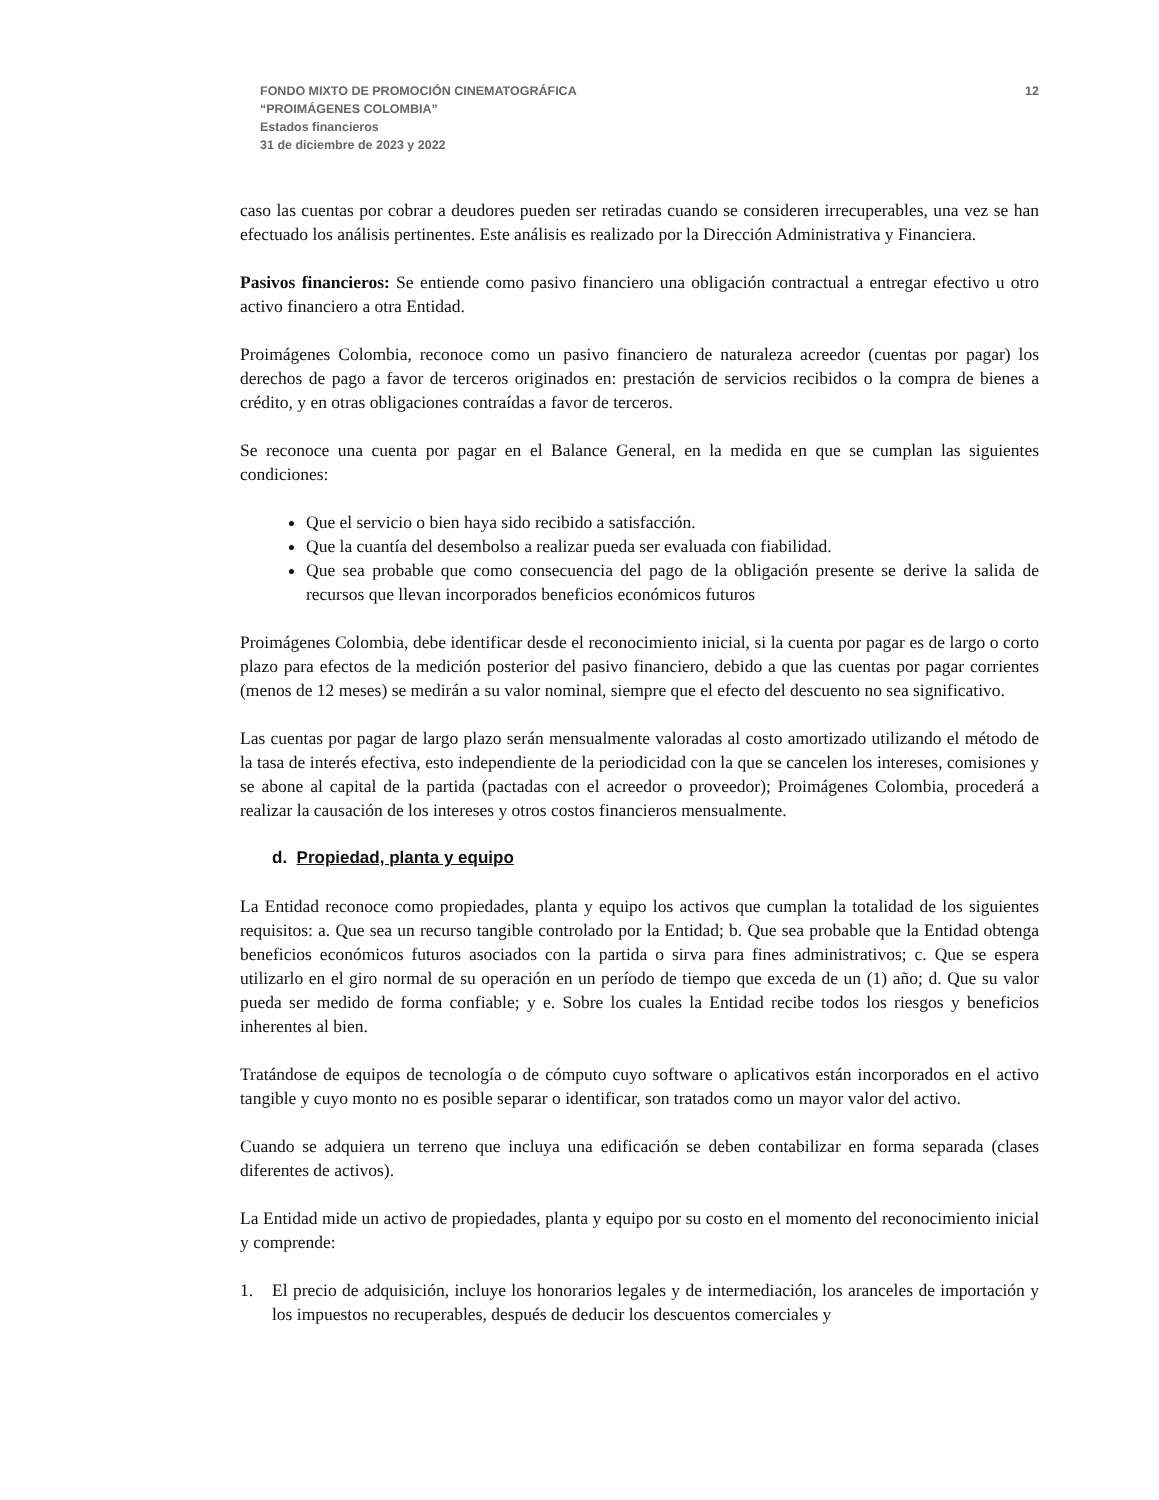FONDO MIXTO DE PROMOCIÓN CINEMATOGRÁFICA
“PROIMÁGENES COLOMBIA”
Estados financieros
31 de diciembre de 2023 y 2022
12
caso las cuentas por cobrar a deudores pueden ser retiradas cuando se consideren irrecuperables, una vez se han efectuado los análisis pertinentes. Este análisis es realizado por la Dirección Administrativa y Financiera.
Pasivos financieros: Se entiende como pasivo financiero una obligación contractual a entregar efectivo u otro activo financiero a otra Entidad.
Proimágenes Colombia, reconoce como un pasivo financiero de naturaleza acreedor (cuentas por pagar) los derechos de pago a favor de terceros originados en: prestación de servicios recibidos o la compra de bienes a crédito, y en otras obligaciones contraídas a favor de terceros.
Se reconoce una cuenta por pagar en el Balance General, en la medida en que se cumplan las siguientes condiciones:
Que el servicio o bien haya sido recibido a satisfacción.
Que la cuantía del desembolso a realizar pueda ser evaluada con fiabilidad.
Que sea probable que como consecuencia del pago de la obligación presente se derive la salida de recursos que llevan incorporados beneficios económicos futuros
Proimágenes Colombia, debe identificar desde el reconocimiento inicial, si la cuenta por pagar es de largo o corto plazo para efectos de la medición posterior del pasivo financiero, debido a que las cuentas por pagar corrientes (menos de 12 meses) se medirán a su valor nominal, siempre que el efecto del descuento no sea significativo.
Las cuentas por pagar de largo plazo serán mensualmente valoradas al costo amortizado utilizando el método de la tasa de interés efectiva, esto independiente de la periodicidad con la que se cancelen los intereses, comisiones y se abone al capital de la partida (pactadas con el acreedor o proveedor); Proimágenes Colombia, procederá a realizar la causación de los intereses y otros costos financieros mensualmente.
d. Propiedad, planta y equipo
La Entidad reconoce como propiedades, planta y equipo los activos que cumplan la totalidad de los siguientes requisitos: a. Que sea un recurso tangible controlado por la Entidad; b. Que sea probable que la Entidad obtenga beneficios económicos futuros asociados con la partida o sirva para fines administrativos; c. Que se espera utilizarlo en el giro normal de su operación en un período de tiempo que exceda de un (1) año; d. Que su valor pueda ser medido de forma confiable; y e. Sobre los cuales la Entidad recibe todos los riesgos y beneficios inherentes al bien.
Tratándose de equipos de tecnología o de cómputo cuyo software o aplicativos están incorporados en el activo tangible y cuyo monto no es posible separar o identificar, son tratados como un mayor valor del activo.
Cuando se adquiera un terreno que incluya una edificación se deben contabilizar en forma separada (clases diferentes de activos).
La Entidad mide un activo de propiedades, planta y equipo por su costo en el momento del reconocimiento inicial y comprende:
1. El precio de adquisición, incluye los honorarios legales y de intermediación, los aranceles de importación y los impuestos no recuperables, después de deducir los descuentos comerciales y